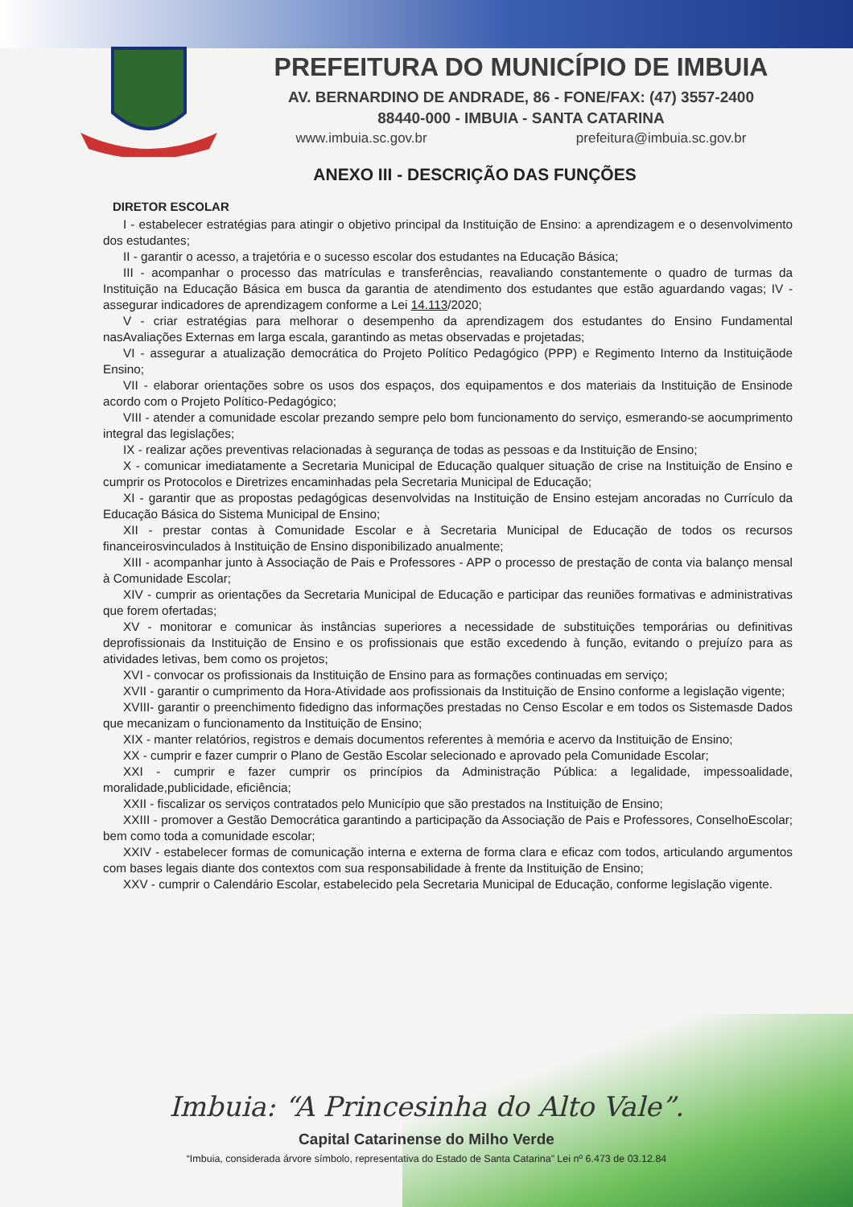PREFEITURA DO MUNICÍPIO DE IMBUIA
AV. BERNARDINO DE ANDRADE, 86 - FONE/FAX: (47) 3557-2400
88440-000 - IMBUIA - SANTA CATARINA
www.imbuia.sc.gov.br prefeitura@imbuia.sc.gov.br
ANEXO III - DESCRIÇÃO DAS FUNÇÕES
DIRETOR ESCOLAR
I - estabelecer estratégias para atingir o objetivo principal da Instituição de Ensino: a aprendizagem e o desenvolvimento dos estudantes;
II - garantir o acesso, a trajetória e o sucesso escolar dos estudantes na Educação Básica;
III - acompanhar o processo das matrículas e transferências, reavaliando constantemente o quadro de turmas da Instituição na Educação Básica em busca da garantia de atendimento dos estudantes que estão aguardando vagas; IV - assegurar indicadores de aprendizagem conforme a Lei 14.113/2020;
V - criar estratégias para melhorar o desempenho da aprendizagem dos estudantes do Ensino Fundamental nasAvaliações Externas em larga escala, garantindo as metas observadas e projetadas;
VI - assegurar a atualização democrática do Projeto Político Pedagógico (PPP) e Regimento Interno da Instituiçãode Ensino;
VII - elaborar orientações sobre os usos dos espaços, dos equipamentos e dos materiais da Instituição de Ensinode acordo com o Projeto Político-Pedagógico;
VIII - atender a comunidade escolar prezando sempre pelo bom funcionamento do serviço, esmerando-se aocumprimento integral das legislações;
IX - realizar ações preventivas relacionadas à segurança de todas as pessoas e da Instituição de Ensino;
X - comunicar imediatamente a Secretaria Municipal de Educação qualquer situação de crise na Instituição de Ensino e cumprir os Protocolos e Diretrizes encaminhadas pela Secretaria Municipal de Educação;
XI - garantir que as propostas pedagógicas desenvolvidas na Instituição de Ensino estejam ancoradas no Currículo da Educação Básica do Sistema Municipal de Ensino;
XII - prestar contas à Comunidade Escolar e à Secretaria Municipal de Educação de todos os recursos financeirosvinculados à Instituição de Ensino disponibilizado anualmente;
XIII - acompanhar junto à Associação de Pais e Professores - APP o processo de prestação de conta via balanço mensal à Comunidade Escolar;
XIV - cumprir as orientações da Secretaria Municipal de Educação e participar das reuniões formativas e administrativas que forem ofertadas;
XV - monitorar e comunicar às instâncias superiores a necessidade de substituições temporárias ou definitivas deprofissionais da Instituição de Ensino e os profissionais que estão excedendo à função, evitando o prejuízo para as atividades letivas, bem como os projetos;
XVI - convocar os profissionais da Instituição de Ensino para as formações continuadas em serviço;
XVII - garantir o cumprimento da Hora-Atividade aos profissionais da Instituição de Ensino conforme a legislação vigente;
XVIII- garantir o preenchimento fidedigno das informações prestadas no Censo Escolar e em todos os Sistemasde Dados que mecanizam o funcionamento da Instituição de Ensino;
XIX - manter relatórios, registros e demais documentos referentes à memória e acervo da Instituição de Ensino;
XX - cumprir e fazer cumprir o Plano de Gestão Escolar selecionado e aprovado pela Comunidade Escolar;
XXI - cumprir e fazer cumprir os princípios da Administração Pública: a legalidade, impessoalidade, moralidade,publicidade, eficiência;
XXII - fiscalizar os serviços contratados pelo Município que são prestados na Instituição de Ensino;
XXIII - promover a Gestão Democrática garantindo a participação da Associação de Pais e Professores, ConselhoEscolar; bem como toda a comunidade escolar;
XXIV - estabelecer formas de comunicação interna e externa de forma clara e eficaz com todos, articulando argumentos com bases legais diante dos contextos com sua responsabilidade à frente da Instituição de Ensino;
XXV - cumprir o Calendário Escolar, estabelecido pela Secretaria Municipal de Educação, conforme legislação vigente.
Imbuia: “A Princesinha do Alto Vale”.
Capital Catarinense do Milho Verde
“Imbuia, considerada árvore símbolo, representativa do Estado de Santa Catarina” Lei nº 6.473 de 03.12.84